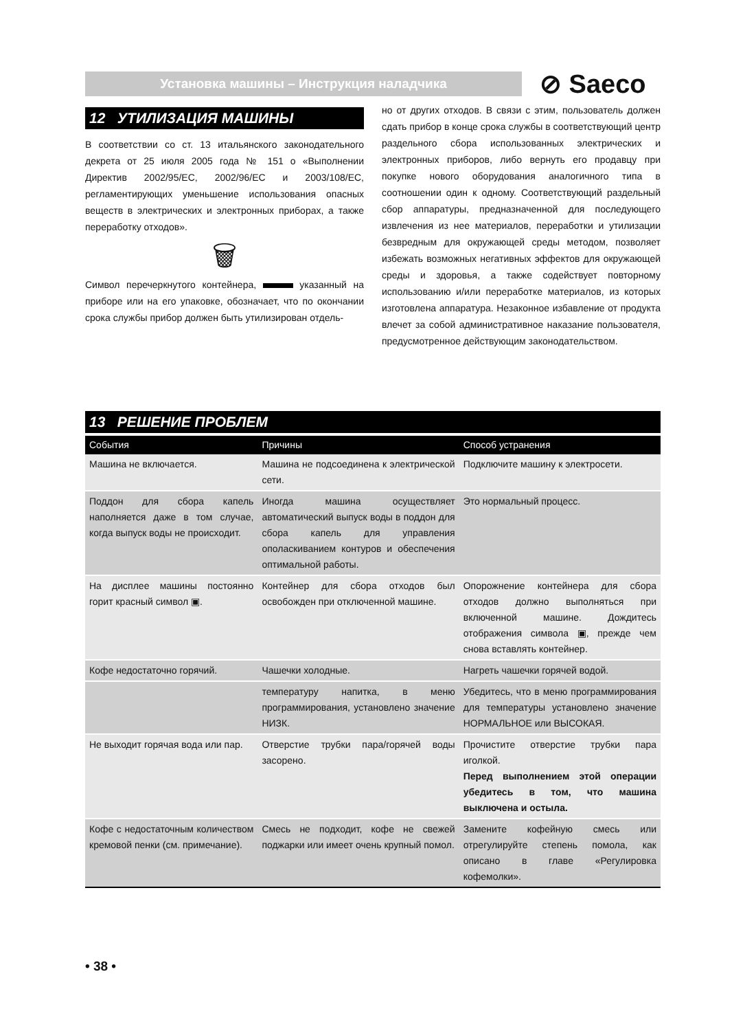Установка машины – Инструкция наладчика ⊘ Saeco
12 УТИЛИЗАЦИЯ МАШИНЫ
В соответствии со ст. 13 итальянского законодательного декрета от 25 июля 2005 года № 151 о «Выполнении Директив 2002/95/EC, 2002/96/EC и 2003/108/EC, регламентирующих уменьшение использования опасных веществ в электрических и электронных приборах, а также переработку отходов».
🗑
Символ перечеркнутого контейнера, указанный на приборе или на его упаковке, обозначает, что по окончании срока службы прибор должен быть утилизирован отдель-
но от других отходов. В связи с этим, пользователь должен сдать прибор в конце срока службы в соответствующий центр раздельного сбора использованных электрических и электронных приборов, либо вернуть его продавцу при покупке нового оборудования аналогичного типа в соотношении один к одному. Соответствующий раздельный сбор аппаратуры, предназначенной для последующего извлечения из нее материалов, переработки и утилизации безвредным для окружающей среды методом, позволяет избежать возможных негативных эффектов для окружающей среды и здоровья, а также содействует повторному использованию и/или переработке материалов, из которых изготовлена аппаратура. Незаконное избавление от продукта влечет за собой административное наказание пользователя, предусмотренное действующим законодательством.
13 РЕШЕНИЕ ПРОБЛЕМ
| События | Причины | Способ устранения |
| --- | --- | --- |
| Машина не включается. | Машина не подсоединена к электрической сети. | Подключите машину к электросети. |
| Поддон для сбора капель наполняется даже в том случае, когда выпуск воды не происходит. | Иногда машина осуществляет автоматический выпуск воды в поддон для сбора капель для управления ополаскиванием контуров и обеспечения оптимальной работы. | Это нормальный процесс. |
| На дисплее машины постоянно горит красный символ ▣. | Контейнер для сбора отходов был освобожден при отключенной машине. | Опорожнение контейнера для сбора отходов должно выполняться при включенной машине. Дождитесь отображения символа ▣, прежде чем снова вставлять контейнер. |
| Кофе недостаточно горячий. | Чашечки холодные. | Нагреть чашечки горячей водой. |
| | температуру напитка, в меню программирования, установлено значение НИЗК. | Убедитесь, что в меню программирования для температуры установлено значение НОРМАЛЬНОЕ или ВЫСОКАЯ. |
| Не выходит горячая вода или пар. | Отверстие трубки пара/горячей воды засорено. | Прочистите отверстие трубки пара иголкой. Перед выполнением этой операции убедитесь в том, что машина выключена и остыла. |
| Кофе с недостаточным количеством кремовой пенки (см. примечание). | Смесь не подходит, кофе не свежей поджарки или имеет очень крупный помол. | Замените кофейную смесь или отрегулируйте степень помола, как описано в главе «Регулировка кофемолки». |
• 38 •